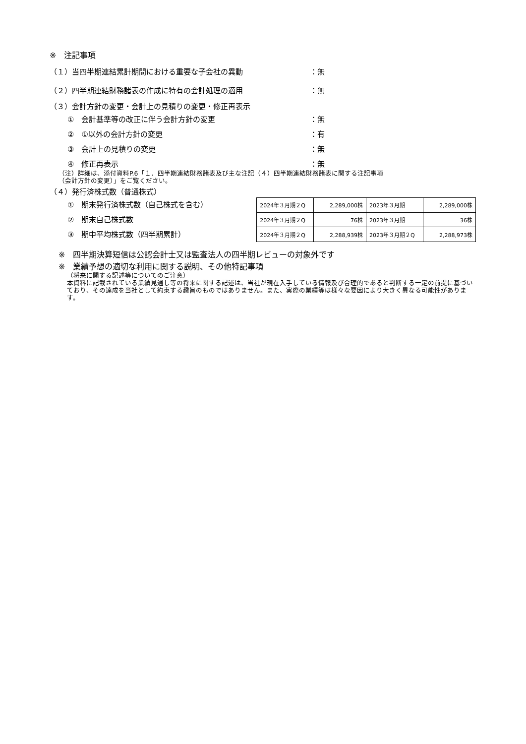※　注記事項
（１）当四半期連結累計期間における重要な子会社の異動 ：無
（２）四半期連結財務諸表の作成に特有の会計処理の適用 ：無
（３）会計方針の変更・会計上の見積りの変更・修正再表示
①　会計基準等の改正に伴う会計方針の変更 ：無
②　①以外の会計方針の変更 ：有
③　会計上の見積りの変更 ：無
④　修正再表示 ：無
（注）詳細は、添付資料P.6「１．四半期連結財務諸表及び主な注記（４）四半期連結財務諸表に関する注記事項
（会計方針の変更）」をご覧ください。
（４）発行済株式数（普通株式）
①　期末発行済株式数（自己株式を含む）
②　期末自己株式数
③　期中平均株式数（四半期累計）
| 2024年３月期２Q | 2,289,000株 | 2023年３月期 | 2,289,000株 |
| 2024年３月期２Q | 76株 | 2023年３月期 | 36株 |
| 2024年３月期２Q | 2,288,939株 | 2023年３月期２Q | 2,288,973株 |
※　四半期決算短信は公認会計士又は監査法人の四半期レビューの対象外です
※　業績予想の適切な利用に関する説明、その他特記事項
（将来に関する記述等についてのご注意）
本資料に記載されている業績見通し等の将来に関する記述は、当社が現在入手している情報及び合理的であると判断する一定の前提に基づいており、その達成を当社として約束する趣旨のものではありません。また、実際の業績等は様々な要因により大きく異なる可能性があります。